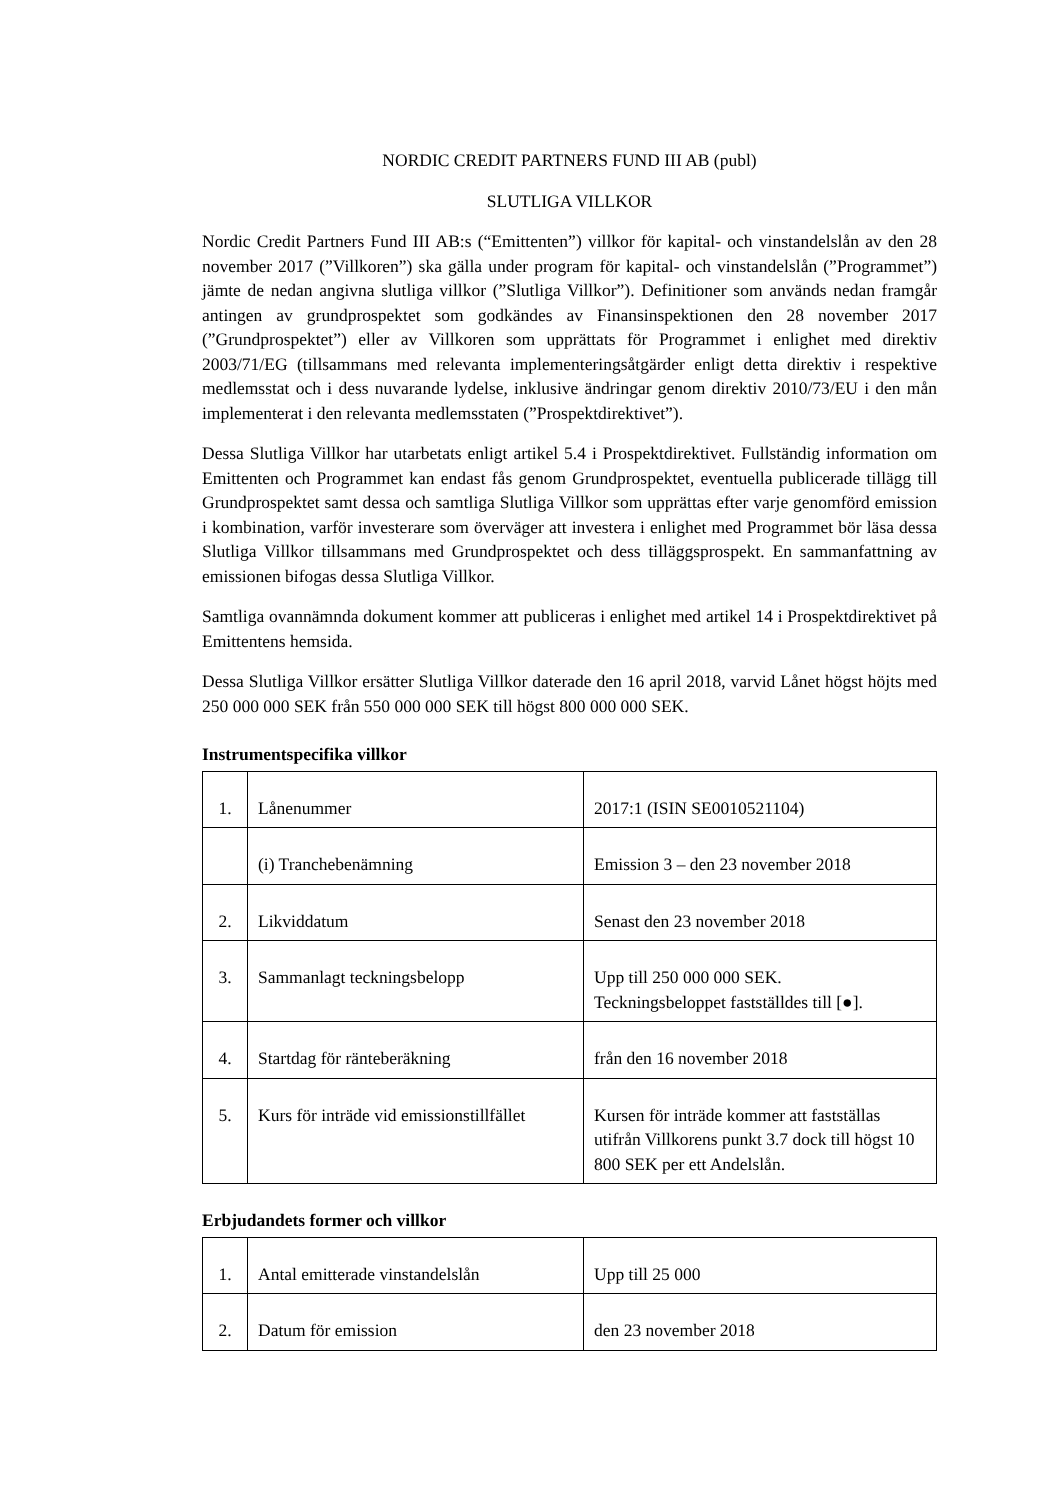NORDIC CREDIT PARTNERS FUND III AB (publ)
SLUTLIGA VILLKOR
Nordic Credit Partners Fund III AB:s (“Emittenten”) villkor för kapital- och vinstandelslån av den 28 november 2017 (”Villkoren”) ska gälla under program för kapital- och vinstandelslån (”Programmet”) jämte de nedan angivna slutliga villkor (”Slutliga Villkor”). Definitioner som används nedan framgår antingen av grundprospektet som godkändes av Finansinspektionen den 28 november 2017 (”Grundprospektet”) eller av Villkoren som upprättats för Programmet i enlighet med direktiv 2003/71/EG (tillsammans med relevanta implementeringsåtgärder enligt detta direktiv i respektive medlemsstat och i dess nuvarande lydelse, inklusive ändringar genom direktiv 2010/73/EU i den mån implementerat i den relevanta medlemsstaten (”Prospektdirektivet”).
Dessa Slutliga Villkor har utarbetats enligt artikel 5.4 i Prospektdirektivet. Fullständig information om Emittenten och Programmet kan endast fås genom Grundprospektet, eventuella publicerade tillägg till Grundprospektet samt dessa och samtliga Slutliga Villkor som upprättas efter varje genomförd emission i kombination, varför investerare som överväger att investera i enlighet med Programmet bör läsa dessa Slutliga Villkor tillsammans med Grundprospektet och dess tilläggsprospekt. En sammanfattning av emissionen bifogas dessa Slutliga Villkor.
Samtliga ovannämnda dokument kommer att publiceras i enlighet med artikel 14 i Prospektdirektivet på Emittentens hemsida.
Dessa Slutliga Villkor ersätter Slutliga Villkor daterade den 16 april 2018, varvid Lånet högst höjts med 250 000 000 SEK från 550 000 000 SEK till högst 800 000 000 SEK.
Instrumentspecifika villkor
| 1. | Lånenummer | 2017:1 (ISIN SE0010521104) |
| | (i) Tranchebenämning | Emission 3 – den 23 november 2018 |
| 2. | Likviddatum | Senast den 23 november 2018 |
| 3. | Sammanlagt teckningsbelopp | Upp till 250 000 000 SEK. Teckningsbeloppet fastställdes till [●]. |
| 4. | Startdag för ränteberäkning | från den 16 november 2018 |
| 5. | Kurs för inträde vid emissionstillfället | Kursen för inträde kommer att fastställas utifrån Villkorens punkt 3.7 dock till högst 10 800 SEK per ett Andelslån. |
Erbjudandets former och villkor
| 1. | Antal emitterade vinstandelslån | Upp till 25 000 |
| 2. | Datum för emission | den 23 november 2018 |